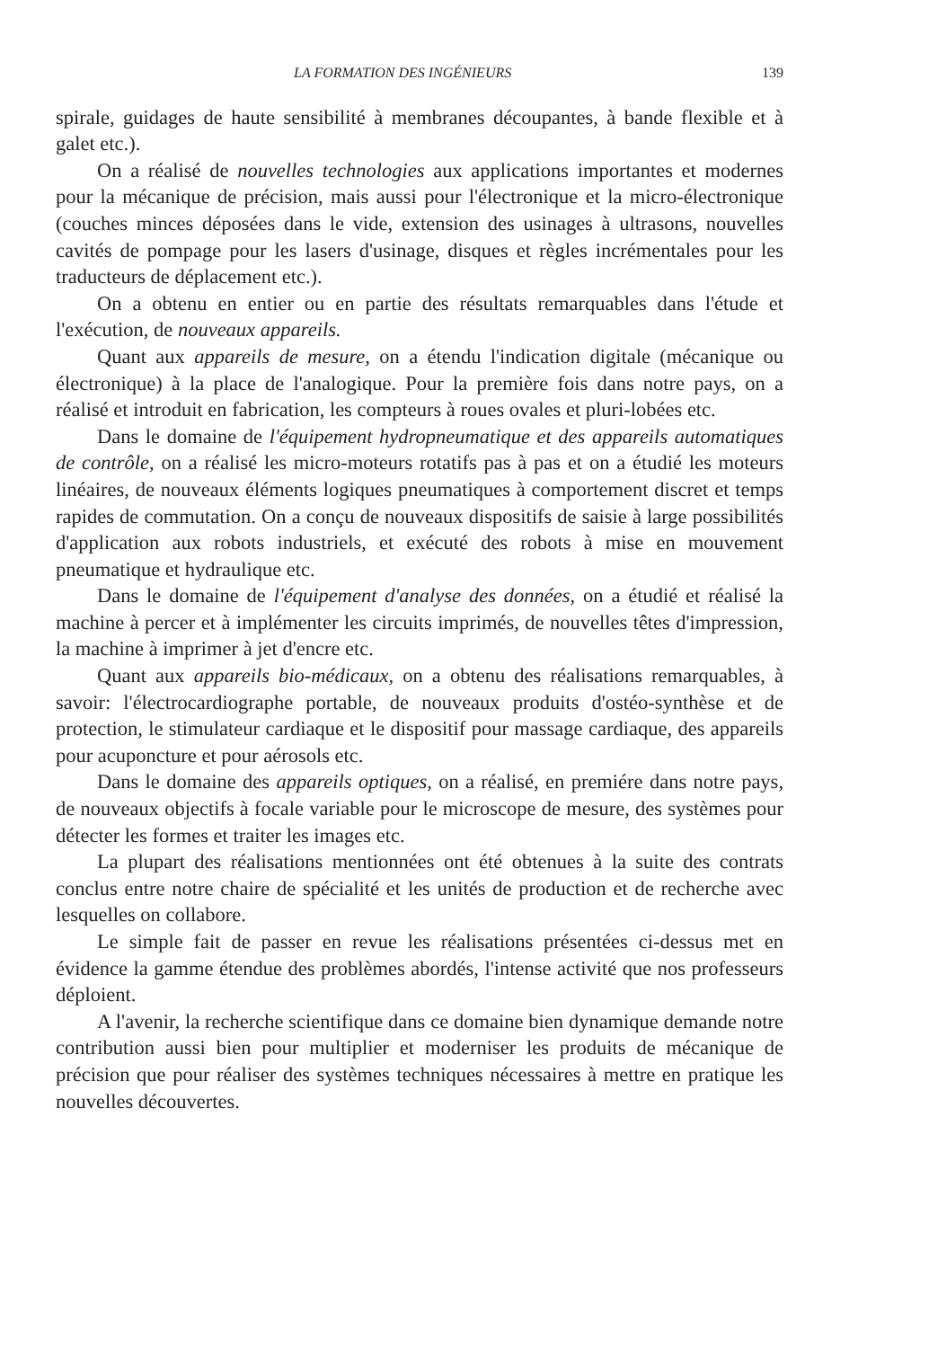LA FORMATION DES INGÉNIEURS 139
spirale, guidages de haute sensibilité à membranes découpantes, à bande flexible et à galet etc.).
On a réalisé de nouvelles technologies aux applications importantes et modernes pour la mécanique de précision, mais aussi pour l'électronique et la micro-électronique (couches minces déposées dans le vide, extension des usinages à ultrasons, nouvelles cavités de pompage pour les lasers d'usinage, disques et règles incrémentales pour les traducteurs de déplacement etc.).
On a obtenu en entier ou en partie des résultats remarquables dans l'étude et l'exécution, de nouveaux appareils.
Quant aux appareils de mesure, on a étendu l'indication digitale (mécanique ou électronique) à la place de l'analogique. Pour la première fois dans notre pays, on a réalisé et introduit en fabrication, les compteurs à roues ovales et pluri-lobées etc.
Dans le domaine de l'équipement hydropneumatique et des appareils automatiques de contrôle, on a réalisé les micro-moteurs rotatifs pas à pas et on a étudié les moteurs linéaires, de nouveaux éléments logiques pneumatiques à comportement discret et temps rapides de commutation. On a conçu de nouveaux dispositifs de saisie à large possibilités d'application aux robots industriels, et exécuté des robots à mise en mouvement pneumatique et hydraulique etc.
Dans le domaine de l'équipement d'analyse des données, on a étudié et réalisé la machine à percer et à implémenter les circuits imprimés, de nouvelles têtes d'impression, la machine à imprimer à jet d'encre etc.
Quant aux appareils bio-médicaux, on a obtenu des réalisations remarquables, à savoir: l'électrocardiographe portable, de nouveaux produits d'ostéo-synthèse et de protection, le stimulateur cardiaque et le dispositif pour massage cardiaque, des appareils pour acuponcture et pour aérosols etc.
Dans le domaine des appareils optiques, on a réalisé, en premiére dans notre pays, de nouveaux objectifs à focale variable pour le microscope de mesure, des systèmes pour détecter les formes et traiter les images etc.
La plupart des réalisations mentionnées ont été obtenues à la suite des contrats conclus entre notre chaire de spécialité et les unités de production et de recherche avec lesquelles on collabore.
Le simple fait de passer en revue les réalisations présentées ci-dessus met en évidence la gamme étendue des problèmes abordés, l'intense activité que nos professeurs déploient.
A l'avenir, la recherche scientifique dans ce domaine bien dynamique demande notre contribution aussi bien pour multiplier et moderniser les produits de mécanique de précision que pour réaliser des systèmes techniques nécessaires à mettre en pratique les nouvelles découvertes.